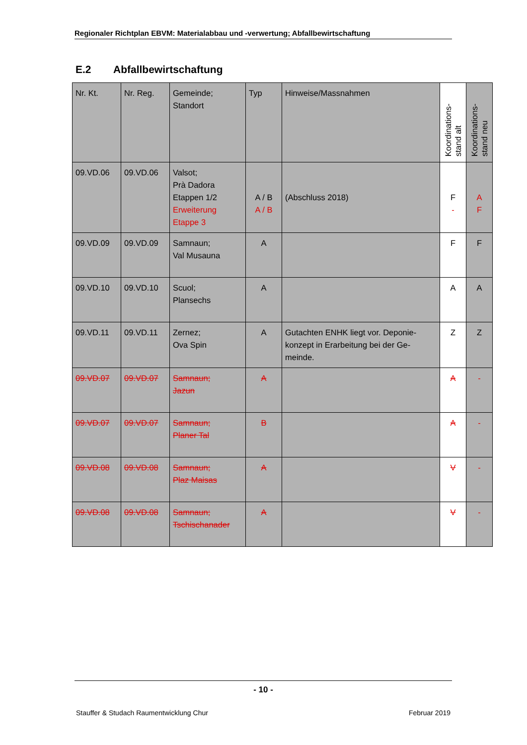Regionaler Richtplan EBVM: Materialabbau und -verwertung; Abfallbewirtschaftung
E.2 Abfallbewirtschaftung
| Nr. Kt. | Nr. Reg. | Gemeinde; Standort | Typ | Hinweise/Massnahmen | Koordinations-stand alt | Koordinations-stand neu |
| --- | --- | --- | --- | --- | --- | --- |
| 09.VD.06 | 09.VD.06 | Valsot; Prà Dadora Etappen 1/2 Erweiterung Etappe 3 | A / B A / B | (Abschluss 2018) | F - | A F |
| 09.VD.09 | 09.VD.09 | Samnaun; Val Musauna | A | | F | F |
| 09.VD.10 | 09.VD.10 | Scuol; Plansechs | A | | A | A |
| 09.VD.11 | 09.VD.11 | Zernez; Ova Spin | A | Gutachten ENHK liegt vor. Deponie-konzept in Erarbeitung bei der Ge-meinde. | Z | Z |
| 09.VD.07 | 09.VD.07 | Samnaun; Jazun | A | | A | - |
| 09.VD.07 | 09.VD.07 | Samnaun; Planer Tal | B | | A | - |
| 09.VD.08 | 09.VD.08 | Samnaun; Plaz Maisas | A | | V | - |
| 09.VD.08 | 09.VD.08 | Samnaun; Tschischanader | A | | V | - |
- 10 -
Stauffer & Studach Raumentwicklung Chur Februar 2019